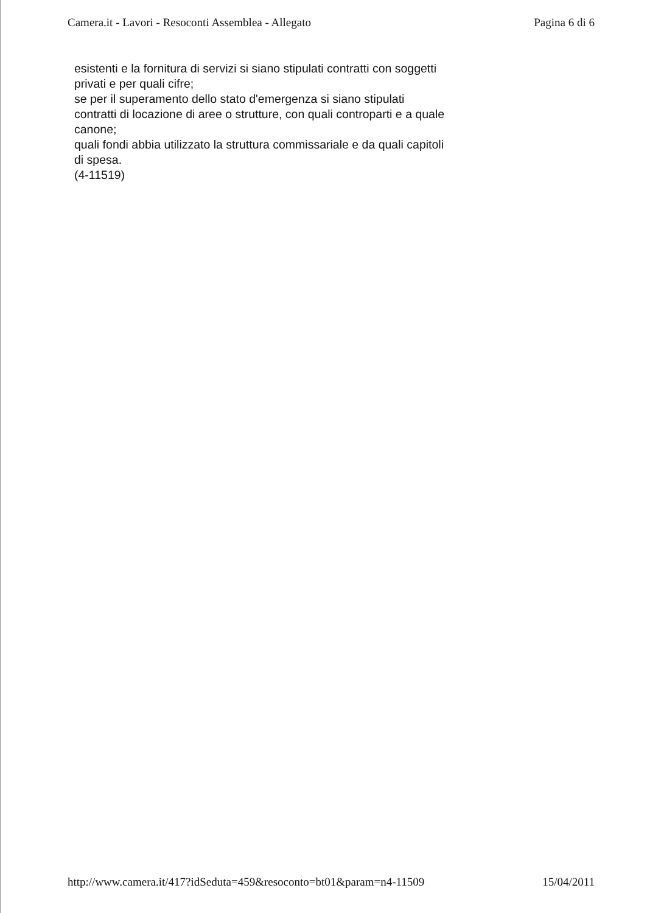Camera.it - Lavori - Resoconti Assemblea - Allegato Pagina 6 di 6
esistenti e la fornitura di servizi si siano stipulati contratti con soggetti
privati e per quali cifre;
se per il superamento dello stato d'emergenza si siano stipulati
contratti di locazione di aree o strutture, con quali controparti e a quale
canone;
quali fondi abbia utilizzato la struttura commissariale e da quali capitoli
di spesa.
(4-11519)
http://www.camera.it/417?idSeduta=459&resoconto=bt01&param=n4-11509 15/04/2011